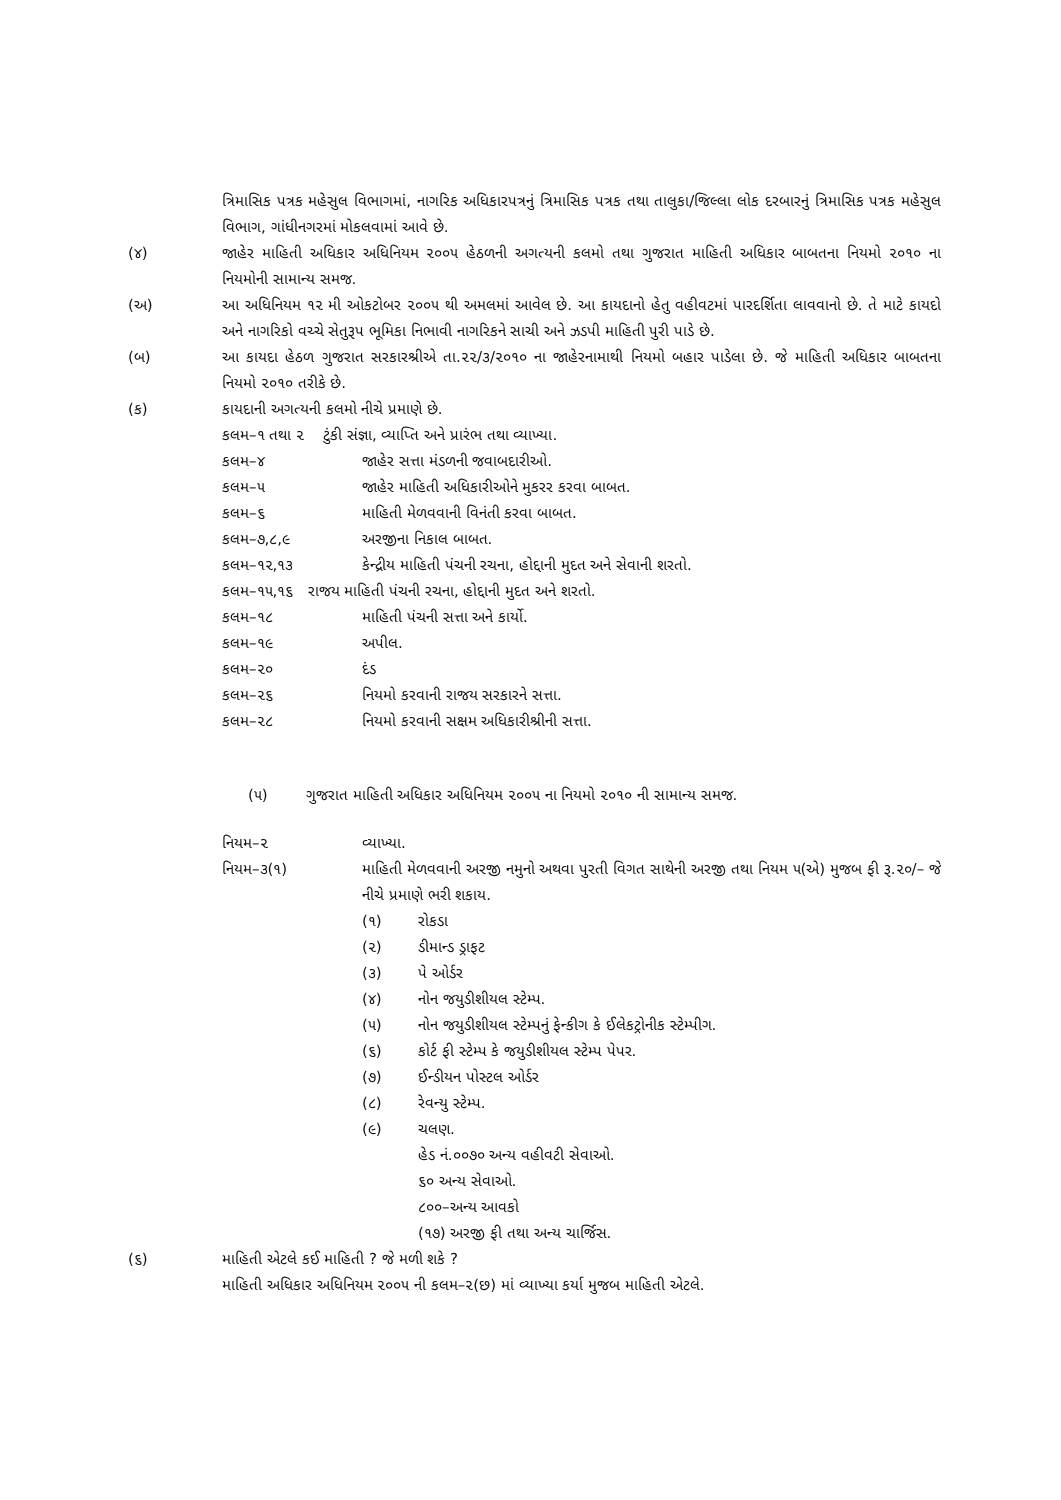ત્રિમાસિક પત્રક મહેસુલ વિભાગમાં, નાગરિક અધિકારપત્રનું ત્રિમાસિક પત્રક તથા તાલુકા/જિલ્લા લોક દરબારનું ત્રિમાસિક પત્રક મહેસુલ વિભાગ, ગાંધીનગરમાં મોકલવામાં આવે છે.
(૪) જાહેર માહિતી અધિકાર અધિનિયમ ૨૦૦૫ હેઠળની અગત્યની કલમો તથા ગુજરાત માહિતી અધિકાર બાબતના નિયમો ૨૦૧૦ ના નિયમોની સામાન્ય સમજ.
(અ) આ અધિનિયમ ૧૨ મી ઓકટોબર ૨૦૦૫ થી અમલમાં આવેલ છે. આ કાયદાનો હેતુ વહીવટમાં પારદર્શિતા લાવવાનો છે. તે માટે કાયદો અને નાગરિકો વચ્ચે સેતુરૂપ ભૂમિકા નિભાવી નાગરિકને સાચી અને ઝડપી માહિતી પુરી પાડે છે.
(બ) આ કાયદા હેઠળ ગુજરાત સરકારશ્રીએ તા.૨૨/૩/૨૦૧૦ ના જાહેરનામાથી નિયમો બહાર પાડેલા છે. જે માહિતી અધિકાર બાબતના નિયમો ૨૦૧૦ તરીકે છે.
(ક) કાયદાની અગત્યની કલમો નીચે પ્રમાણે છે.
કલમ–૧ તથા ૨ ટુંકી સંજ્ઞા, વ્યાપ્તિ અને પ્રારંભ તથા વ્યાખ્યા.
કલમ–૪ જાહેર સત્તા મંડળની જવાબદારીઓ.
કલમ–૫ જાહેર માહિતી અધિકારીઓને મુકરર કરવા બાબત.
કલમ–૬ માહિતી મેળવવાની વિનંતી કરવા બાબત.
કલમ–૭,૮,૯ અરજીના નિકાલ બાબત.
કલમ–૧૨,૧૩ કેન્દ્રીય માહિતી પંચની રચના, હોદ્દાની મુદત અને સેવાની શરતો.
કલમ–૧૫,૧૬ રાજય માહિતી પંચની રચના, હોદ્દાની મુદત અને શરતો.
કલમ–૧૮ માહિતી પંચની સત્તા અને કાર્યો.
કલમ–૧૯ અપીલ.
કલમ–૨૦ દંડ
કલમ–૨૬ નિયમો કરવાની રાજય સરકારને સત્તા.
કલમ–૨૮ નિયમો કરવાની સક્ષમ અધિકારીશ્રીની સત્તા.
(૫) ગુજરાત માહિતી અધિકાર અધિનિયમ ૨૦૦૫ ના નિયમો ૨૦૧૦ ની સામાન્ય સમજ.
નિયમ–૨ વ્યાખ્યા.
નિયમ–૩(૧) માહિતી મેળવવાની અરજી નમુનો અથવા પુરતી વિગત સાથેની અરજી તથા નિયમ ૫(એ) મુજબ ફી રૂ.૨૦/– જે નીચે પ્રમાણે ભરી શકાય.
(૧) રોકડા
(૨) ડીમાન્ડ ડ્રાફટ
(૩) પે ઓર્ડર
(૪) નોન જયુડીશીયલ સ્ટેમ્પ.
(૫) નોન જયુડીશીયલ સ્ટેમ્પનું ફેન્કીગ કે ઈલેકટ્રોનીક સ્ટેમ્પીગ.
(૬) કોર્ટ ફી સ્ટેમ્પ કે જયુડીશીયલ સ્ટેમ્પ પેપર.
(૭) ઈન્ડીયન પોસ્ટલ ઓર્ડર
(૮) રેવન્યુ સ્ટેમ્પ.
(૯) ચલણ.
હેડ નં.૦૦૭૦ અન્ય વહીવટી સેવાઓ.
૬૦ અન્ય સેવાઓ.
૮૦૦–અન્ય આવકો
(૧૭) અરજી ફી તથા અન્ય ચાર્જિસ.
(૬) માહિતી એટલે કઈ માહિતી ? જે મળી શકે ?
માહિતી અધિકાર અધિનિયમ ૨૦૦૫ ની કલમ–૨(છ) માં વ્યાખ્યા કર્યા મુજબ માહિતી એટલે.